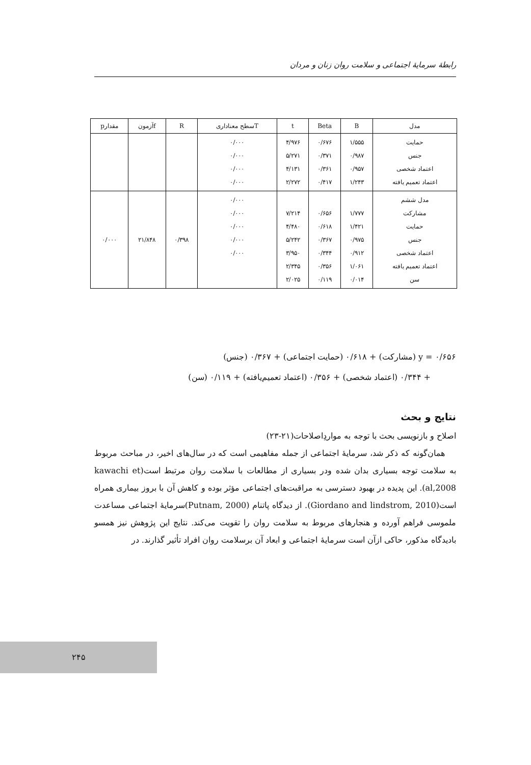رابطهٔ سرمایهٔ اجتماعی و سلامت روان زنان و مردان
| مدل | B | Beta | t | Tسطح معناداری | R | fآزمون | مقدارp |
| --- | --- | --- | --- | --- | --- | --- | --- |
| حمایت جنس اعتماد شخصی اعتماد تعمیم یافته | ۱/۵۵۵ ۰/۹۸۷ ۰/۹۵۷ ۱/۲۴۳ | ۰/۶۷۶ ۰/۳۷۱ ۰/۳۶۱ ۰/۴۱۷ | ۴/۹۷۶ ۵/۲۷۱ ۴/۱۳۱ ۲/۲۷۲ | ۰/۰۰۰ ۰/۰۰۰ ۰/۰۰۰ ۰/۰۰۰ | | | |
| مدل ششم مشارکت حمایت جنس اعتماد شخصی اعتماد تعمیم یافته سن | ۱/۷۷۷ ۱/۴۲۱ ۰/۹۷۵ ۰/۹۱۲ ۱/۰۶۱ ۰/۰۱۴ | ۰/۶۵۶ ۰/۶۱۸ ۰/۳۶۷ ۰/۳۴۴ ۰/۳۵۶ ۰/۱۱۹ | ۷/۲۱۴ ۴/۴۸۰ ۵/۲۴۲ ۳/۹۵۰ ۲/۳۴۵ ۲/۰۲۵ | ۰/۰۰۰ ۰/۰۰۰ ۰/۰۰۰ ۰/۰۰۰ ۰/۰۰۰ | ۰/۳۹۸ | ۲۱/۸۴۸ | ۰/۰۰۰ |
y = ۰/۶۵۶ (مشارکت) + ۰/۶۱۸ (حمایت اجتماعی) + ۰/۳۶۷ (جنس)
+ ۰/۳۴۴ (اعتماد شخصی) + ۰/۳۵۶ (اعتماد تعمیم‌یافته) + ۰/۱۱۹ (سن)
نتایج و بحث
اصلاح و بازنویسی بحث با توجه به مواردِاصلاحات(۲۱-۲۳)
همان‌گونه که ذکر شد، سرمایهٔ اجتماعی از جمله مفاهیمی است که در سال‌های اخیر، در مباحث مربوط به سلامت توجه بسیاری بدان شده ودر بسیاری از مطالعات با سلامت روان مرتبط است(kawachi et al,2008). این پدیده در بهبود دسترسی به مراقبت‌های اجتماعی مؤثر بوده و کاهش آن با بروز بیماری همراه است(Giordano and lindstrom, 2010). از دیدگاه پاتنام (Putnam, 2000)سرمایهٔ اجتماعی مساعدت ملموسی فراهم آورده و هنجارهای مربوط به سلامت روان را تقویت می‌کند. نتایج این پژوهش نیز همسو بادیدگاه مذکور، حاکی ازآن است سرمایهٔ اجتماعی و ابعاد آن برسلامت روان افراد تأثیر گذارند. در
۲۴۵